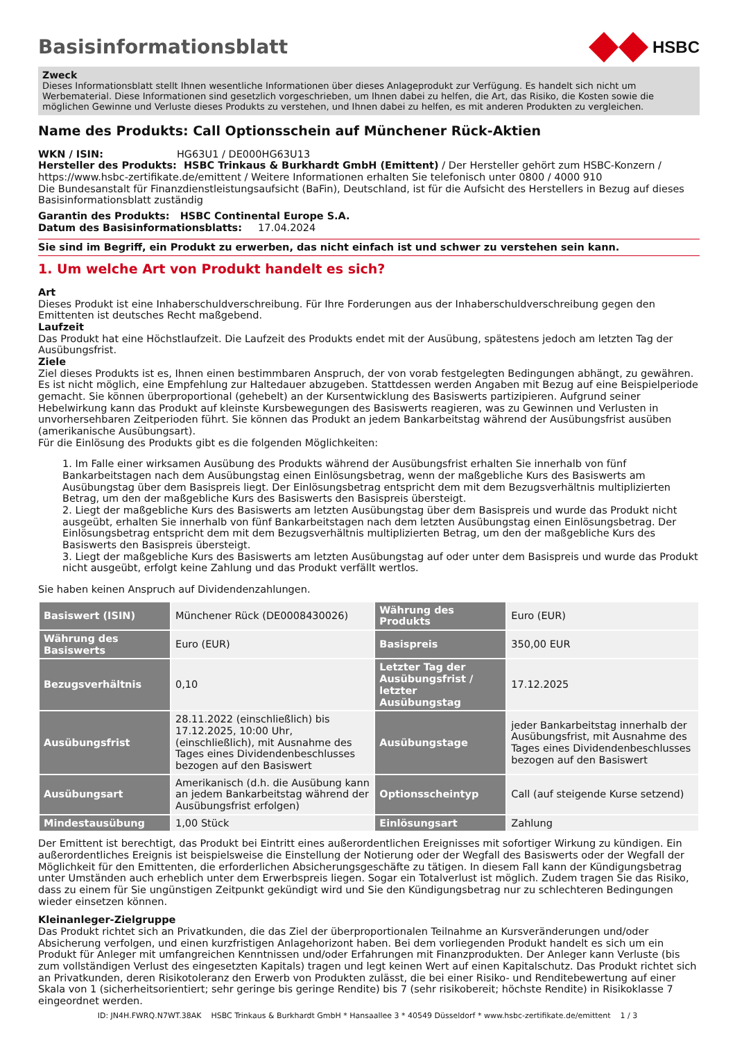Basisinformationsblatt
HSBC
Zweck
Dieses Informationsblatt stellt Ihnen wesentliche Informationen über dieses Anlageprodukt zur Verfügung. Es handelt sich nicht um Werbematerial. Diese Informationen sind gesetzlich vorgeschrieben, um Ihnen dabei zu helfen, die Art, das Risiko, die Kosten sowie die möglichen Gewinne und Verluste dieses Produkts zu verstehen, und Ihnen dabei zu helfen, es mit anderen Produkten zu vergleichen.
Name des Produkts: Call Optionsschein auf Münchener Rück-Aktien
WKN / ISIN: HG63U1 / DE000HG63U13
Hersteller des Produkts: HSBC Trinkaus & Burkhardt GmbH (Emittent) / Der Hersteller gehört zum HSBC-Konzern / https://www.hsbc-zertifikate.de/emittent / Weitere Informationen erhalten Sie telefonisch unter 0800 / 4000 910
Die Bundesanstalt für Finanzdienstleistungsaufsicht (BaFin), Deutschland, ist für die Aufsicht des Herstellers in Bezug auf dieses Basisinformationsblatt zuständig
Garantin des Produkts: HSBC Continental Europe S.A.
Datum des Basisinformationsblatts: 17.04.2024
Sie sind im Begriff, ein Produkt zu erwerben, das nicht einfach ist und schwer zu verstehen sein kann.
1. Um welche Art von Produkt handelt es sich?
Art
Dieses Produkt ist eine Inhaberschuldverschreibung. Für Ihre Forderungen aus der Inhaberschuldverschreibung gegen den Emittenten ist deutsches Recht maßgebend.
Laufzeit
Das Produkt hat eine Höchstlaufzeit. Die Laufzeit des Produkts endet mit der Ausübung, spätestens jedoch am letzten Tag der Ausübungsfrist.
Ziele
Ziel dieses Produkts ist es, Ihnen einen bestimmbaren Anspruch, der von vorab festgelegten Bedingungen abhängt, zu gewähren. Es ist nicht möglich, eine Empfehlung zur Haltedauer abzugeben. Stattdessen werden Angaben mit Bezug auf eine Beispielperiode gemacht. Sie können überproportional (gehebelt) an der Kursentwicklung des Basiswerts partizipieren. Aufgrund seiner Hebelwirkung kann das Produkt auf kleinste Kursbewegungen des Basiswerts reagieren, was zu Gewinnen und Verlusten in unvorhersehbaren Zeitperioden führt. Sie können das Produkt an jedem Bankarbeitstag während der Ausübungsfrist ausüben (amerikanische Ausübungsart).
Für die Einlösung des Produkts gibt es die folgenden Möglichkeiten:
1. Im Falle einer wirksamen Ausübung des Produkts während der Ausübungsfrist erhalten Sie innerhalb von fünf Bankarbeitstagen nach dem Ausübungstag einen Einlösungsbetrag, wenn der maßgebliche Kurs des Basiswerts am Ausübungstag über dem Basispreis liegt. Der Einlösungsbetrag entspricht dem mit dem Bezugsverhältnis multiplizierten Betrag, um den der maßgebliche Kurs des Basiswerts den Basispreis übersteigt.
2. Liegt der maßgebliche Kurs des Basiswerts am letzten Ausübungstag über dem Basispreis und wurde das Produkt nicht ausgeübt, erhalten Sie innerhalb von fünf Bankarbeitstagen nach dem letzten Ausübungstag einen Einlösungsbetrag. Der Einlösungsbetrag entspricht dem mit dem Bezugsverhältnis multiplizierten Betrag, um den der maßgebliche Kurs des Basiswerts den Basispreis übersteigt.
3. Liegt der maßgebliche Kurs des Basiswerts am letzten Ausübungstag auf oder unter dem Basispreis und wurde das Produkt nicht ausgeübt, erfolgt keine Zahlung und das Produkt verfällt wertlos.
Sie haben keinen Anspruch auf Dividendenzahlungen.
| Basiswert (ISIN) | Münchener Rück (DE0008430026) | Währung des Produkts | Euro (EUR) |
| Währung des Basiswerts | Euro (EUR) | Basispreis | 350,00 EUR |
| Bezugsverhältnis | 0,10 | Letzter Tag der Ausübungsfrist / letzter Ausübungstag | 17.12.2025 |
| Ausübungsfrist | 28.11.2022 (einschließlich) bis 17.12.2025, 10:00 Uhr, (einschließlich), mit Ausnahme des Tages eines Dividendenbeschlusses bezogen auf den Basiswert | Ausübungstage | jeder Bankarbeitstag innerhalb der Ausübungsfrist, mit Ausnahme des Tages eines Dividendenbeschlusses bezogen auf den Basiswert |
| Ausübungsart | Amerikanisch (d.h. die Ausübung kann an jedem Bankarbeitstag während der Ausübungsfrist erfolgen) | Optionsscheintyp | Call (auf steigende Kurse setzend) |
| Mindestausübung | 1,00 Stück | Einlösungsart | Zahlung |
Der Emittent ist berechtigt, das Produkt bei Eintritt eines außerordentlichen Ereignisses mit sofortiger Wirkung zu kündigen. Ein außerordentliches Ereignis ist beispielsweise die Einstellung der Notierung oder der Wegfall des Basiswerts oder der Wegfall der Möglichkeit für den Emittenten, die erforderlichen Absicherungsgeschäfte zu tätigen. In diesem Fall kann der Kündigungsbetrag unter Umständen auch erheblich unter dem Erwerbspreis liegen. Sogar ein Totalverlust ist möglich. Zudem tragen Sie das Risiko, dass zu einem für Sie ungünstigen Zeitpunkt gekündigt wird und Sie den Kündigungsbetrag nur zu schlechteren Bedingungen wieder einsetzen können.
Kleinanleger-Zielgruppe
Das Produkt richtet sich an Privatkunden, die das Ziel der überproportionalen Teilnahme an Kursveränderungen und/oder Absicherung verfolgen, und einen kurzfristigen Anlagehorizont haben. Bei dem vorliegenden Produkt handelt es sich um ein Produkt für Anleger mit umfangreichen Kenntnissen und/oder Erfahrungen mit Finanzprodukten. Der Anleger kann Verluste (bis zum vollständigen Verlust des eingesetzten Kapitals) tragen und legt keinen Wert auf einen Kapitalschutz. Das Produkt richtet sich an Privatkunden, deren Risikotoleranz den Erwerb von Produkten zulässt, die bei einer Risiko- und Renditebewertung auf einer Skala von 1 (sicherheitsorientiert; sehr geringe bis geringe Rendite) bis 7 (sehr risikobereit; höchste Rendite) in Risikoklasse 7 eingeordnet werden.
ID: JN4H.FWRQ.N7WT.38AK HSBC Trinkaus & Burkhardt GmbH * Hansaallee 3 * 40549 Düsseldorf * www.hsbc-zertifikate.de/emittent 1 / 3